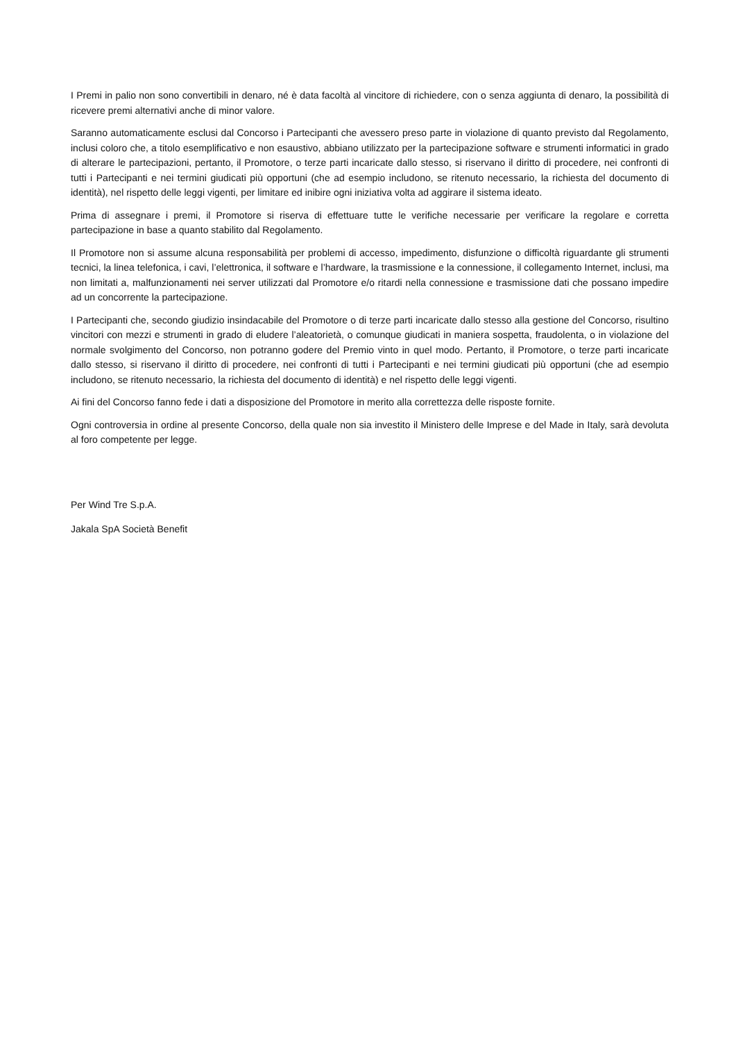I Premi in palio non sono convertibili in denaro, né è data facoltà al vincitore di richiedere, con o senza aggiunta di denaro, la possibilità di ricevere premi alternativi anche di minor valore.
Saranno automaticamente esclusi dal Concorso i Partecipanti che avessero preso parte in violazione di quanto previsto dal Regolamento, inclusi coloro che, a titolo esemplificativo e non esaustivo, abbiano utilizzato per la partecipazione software e strumenti informatici in grado di alterare le partecipazioni, pertanto, il Promotore, o terze parti incaricate dallo stesso, si riservano il diritto di procedere, nei confronti di tutti i Partecipanti e nei termini giudicati più opportuni (che ad esempio includono, se ritenuto necessario, la richiesta del documento di identità), nel rispetto delle leggi vigenti, per limitare ed inibire ogni iniziativa volta ad aggirare il sistema ideato.
Prima di assegnare i premi, il Promotore si riserva di effettuare tutte le verifiche necessarie per verificare la regolare e corretta partecipazione in base a quanto stabilito dal Regolamento.
Il Promotore non si assume alcuna responsabilità per problemi di accesso, impedimento, disfunzione o difficoltà riguardante gli strumenti tecnici, la linea telefonica, i cavi, l’elettronica, il software e l’hardware, la trasmissione e la connessione, il collegamento Internet, inclusi, ma non limitati a, malfunzionamenti nei server utilizzati dal Promotore e/o ritardi nella connessione e trasmissione dati che possano impedire ad un concorrente la partecipazione.
I Partecipanti che, secondo giudizio insindacabile del Promotore o di terze parti incaricate dallo stesso alla gestione del Concorso, risultino vincitori con mezzi e strumenti in grado di eludere l’aleatorietà, o comunque giudicati in maniera sospetta, fraudolenta, o in violazione del normale svolgimento del Concorso, non potranno godere del Premio vinto in quel modo. Pertanto, il Promotore, o terze parti incaricate dallo stesso, si riservano il diritto di procedere, nei confronti di tutti i Partecipanti e nei termini giudicati più opportuni (che ad esempio includono, se ritenuto necessario, la richiesta del documento di identità) e nel rispetto delle leggi vigenti.
Ai fini del Concorso fanno fede i dati a disposizione del Promotore in merito alla correttezza delle risposte fornite.
Ogni controversia in ordine al presente Concorso, della quale non sia investito il Ministero delle Imprese e del Made in Italy, sarà devoluta al foro competente per legge.
Per Wind Tre S.p.A.
Jakala SpA Società Benefit